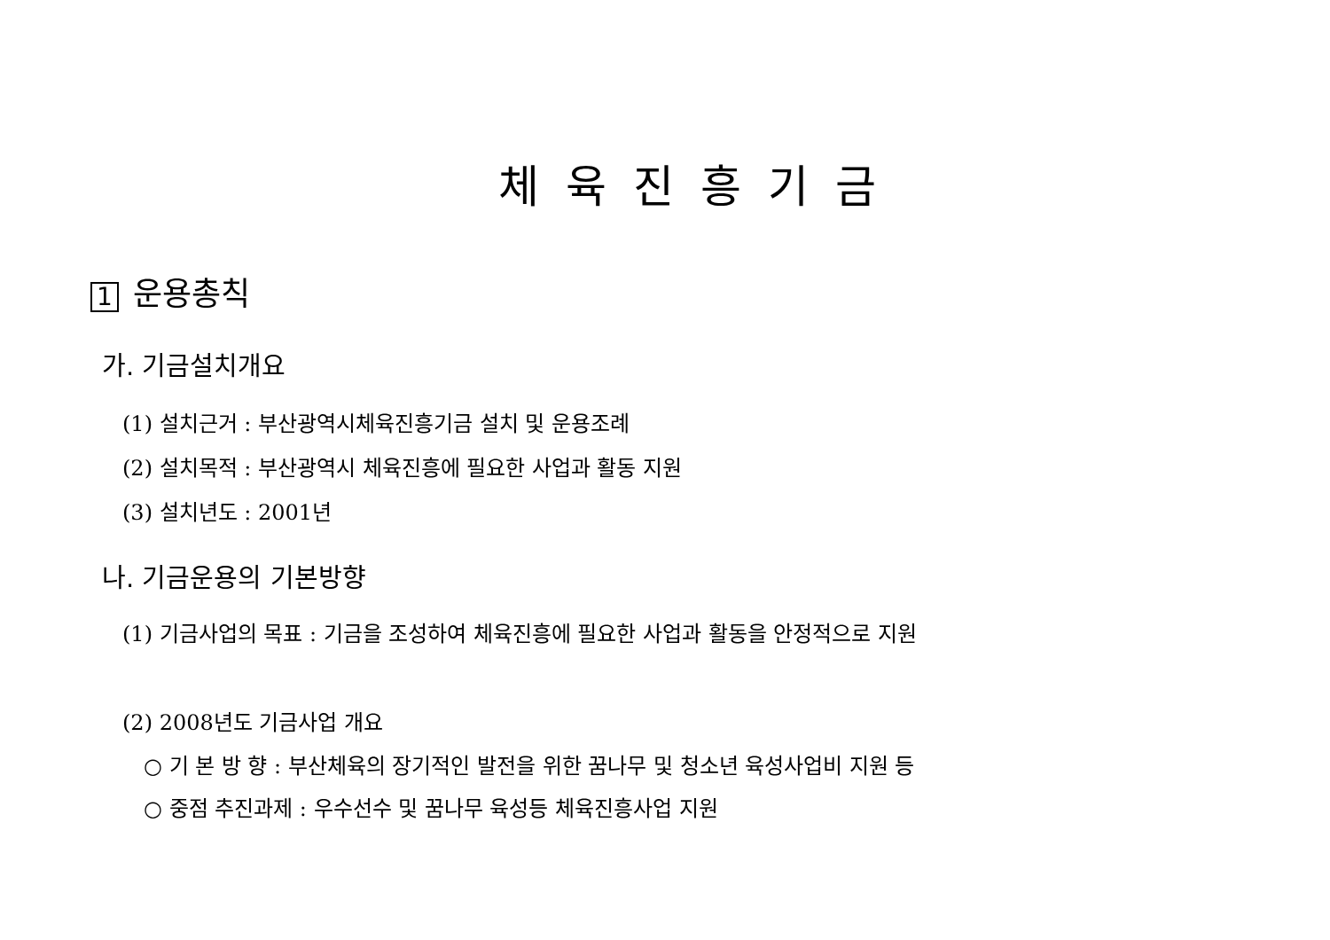체육진흥기금
1 운용총칙
가. 기금설치개요
(1) 설치근거 : 부산광역시체육진흥기금 설치 및 운용조례
(2) 설치목적 : 부산광역시 체육진흥에 필요한 사업과 활동 지원
(3) 설치년도 : 2001년
나. 기금운용의 기본방향
(1) 기금사업의 목표 : 기금을 조성하여 체육진흥에 필요한 사업과 활동을 안정적으로 지원
(2) 2008년도 기금사업 개요
○ 기 본 방 향 : 부산체육의 장기적인 발전을 위한 꿈나무 및 청소년 육성사업비 지원 등
○ 중점 추진과제 : 우수선수 및 꿈나무 육성등 체육진흥사업 지원